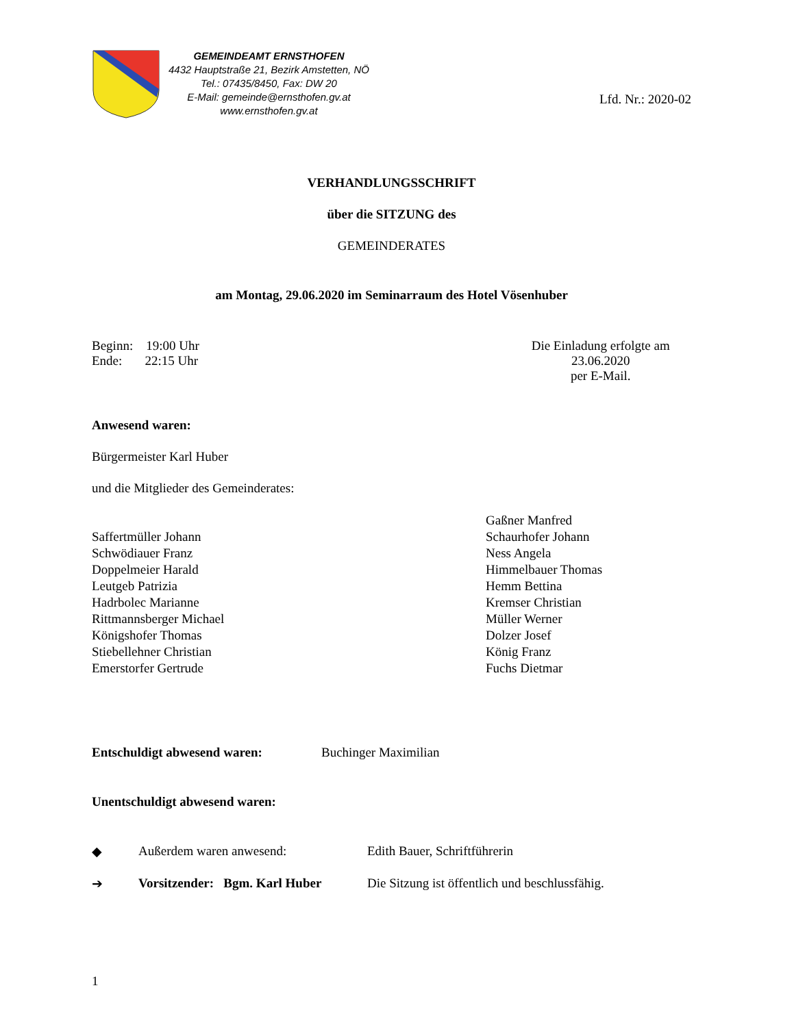GEMEINDEAMT ERNSTHOFEN
4432 Hauptstraße 21, Bezirk Amstetten, NÖ
Tel.: 07435/8450, Fax: DW 20
E-Mail: gemeinde@ernsthofen.gv.at
www.ernsthofen.gv.at
Lfd. Nr.: 2020-02
VERHANDLUNGSSCHRIFT
über die SITZUNG des
GEMEINDERATES
am Montag, 29.06.2020 im Seminarraum des Hotel Vösenhuber
Beginn: 19:00 Uhr
Ende: 22:15 Uhr
Die Einladung erfolgte am 23.06.2020
per E-Mail.
Anwesend waren:
Bürgermeister Karl Huber
und die Mitglieder des Gemeinderates:
Saffertmüller Johann
Schwödiauer Franz
Doppelmeier Harald
Leutgeb Patrizia
Hadrbolec Marianne
Rittmannsberger Michael
Königshofer Thomas
Stiebellehner Christian
Emerstorfer Gertrude
Gaßner Manfred
Schaurhofer Johann
Ness Angela
Himmelbauer Thomas
Hemm Bettina
Kremser Christian
Müller Werner
Dolzer Josef
König Franz
Fuchs Dietmar
Entschuldigt abwesend waren: Buchinger Maximilian
Unentschuldigt abwesend waren:
◆ Außerdem waren anwesend: Edith Bauer, Schriftführerin
➔ Vorsitzender: Bgm. Karl Huber Die Sitzung ist öffentlich und beschlussfähig.
1